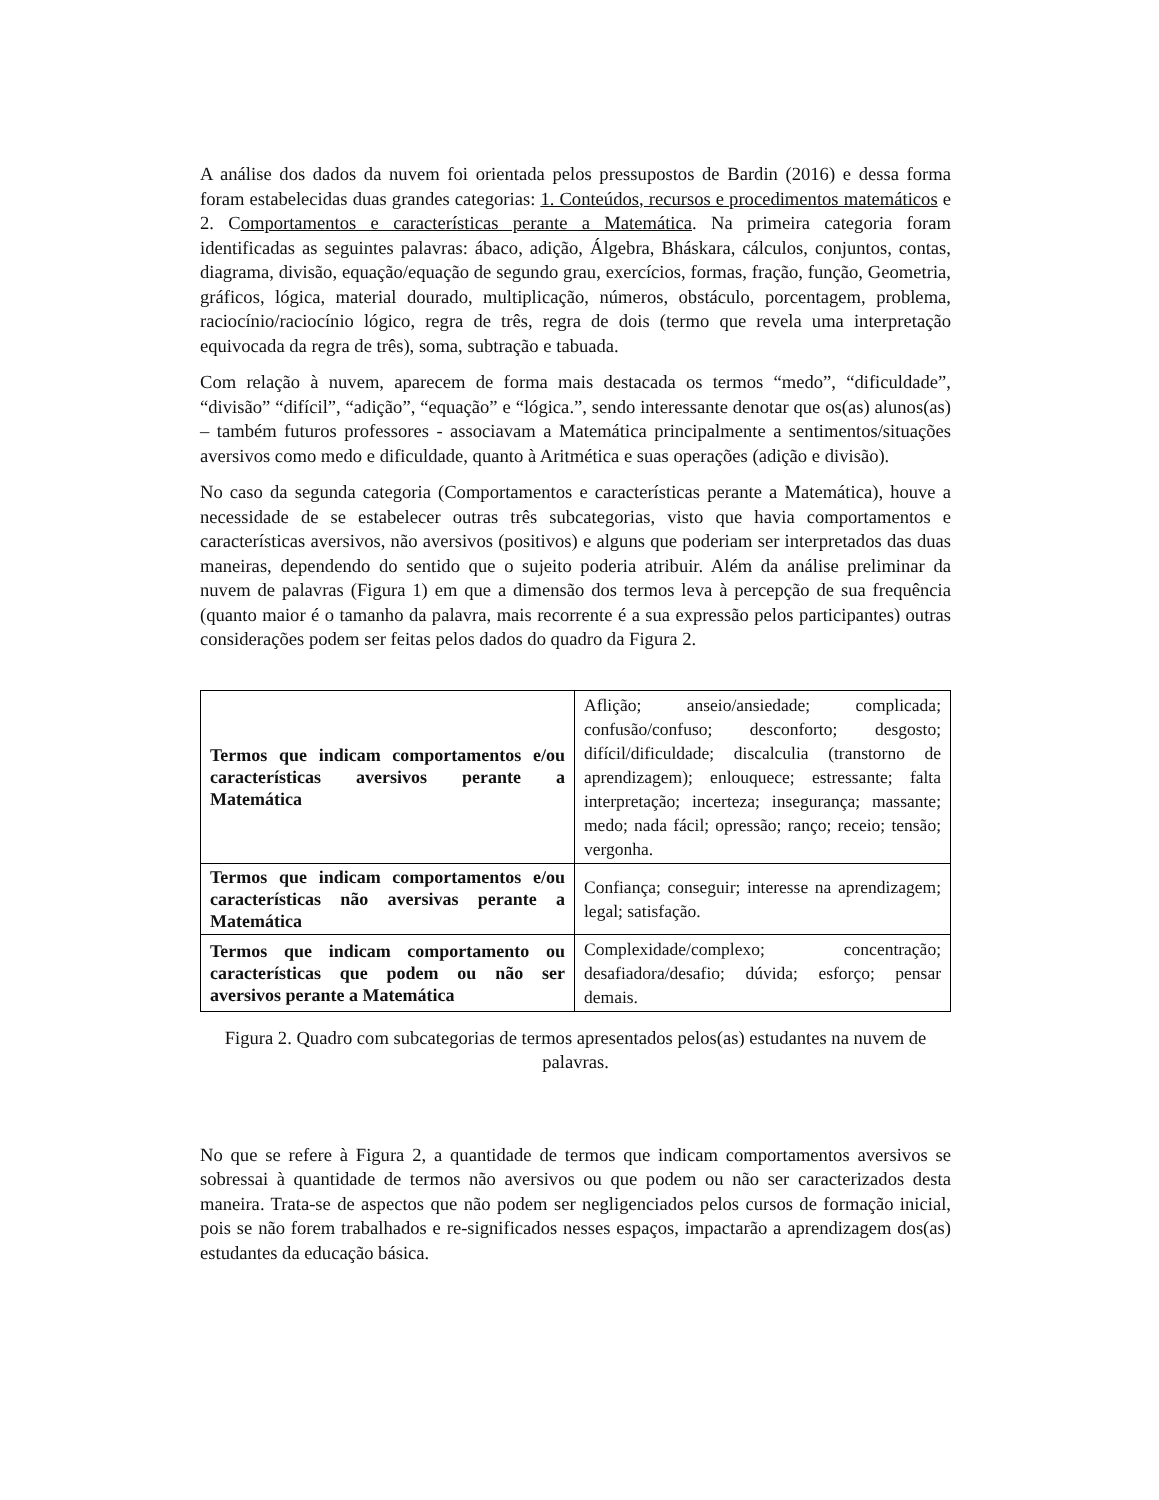A análise dos dados da nuvem foi orientada pelos pressupostos de Bardin (2016) e dessa forma foram estabelecidas duas grandes categorias: 1. Conteúdos, recursos e procedimentos matemáticos e 2. Comportamentos e características perante a Matemática. Na primeira categoria foram identificadas as seguintes palavras: ábaco, adição, Álgebra, Bháskara, cálculos, conjuntos, contas, diagrama, divisão, equação/equação de segundo grau, exercícios, formas, fração, função, Geometria, gráficos, lógica, material dourado, multiplicação, números, obstáculo, porcentagem, problema, raciocínio/raciocínio lógico, regra de três, regra de dois (termo que revela uma interpretação equivocada da regra de três), soma, subtração e tabuada.
Com relação à nuvem, aparecem de forma mais destacada os termos “medo”, “dificuldade”, “divisão” “difícil”, “adição”, “equação” e “lógica.”, sendo interessante denotar que os(as) alunos(as) – também futuros professores - associavam a Matemática principalmente a sentimentos/situações aversivos como medo e dificuldade, quanto à Aritmética e suas operações (adição e divisão).
No caso da segunda categoria (Comportamentos e características perante a Matemática), houve a necessidade de se estabelecer outras três subcategorias, visto que havia comportamentos e características aversivos, não aversivos (positivos) e alguns que poderiam ser interpretados das duas maneiras, dependendo do sentido que o sujeito poderia atribuir. Além da análise preliminar da nuvem de palavras (Figura 1) em que a dimensão dos termos leva à percepção de sua frequência (quanto maior é o tamanho da palavra, mais recorrente é a sua expressão pelos participantes) outras considerações podem ser feitas pelos dados do quadro da Figura 2.
| Termos que indicam comportamentos e/ou características aversivos perante a Matemática | Aflição; anseio/ansiedade; complicada; confusão/confuso; desconforto; desgosto; difícil/dificuldade; discalculia (transtorno de aprendizagem); enlouquece; estressante; falta interpretação; incerteza; insegurança; massante; medo; nada fácil; opressão; ranço; receio; tensão; vergonha. |
| Termos que indicam comportamentos e/ou características não aversivas perante a Matemática | Confiança; conseguir; interesse na aprendizagem; legal; satisfação. |
| Termos que indicam comportamento ou características que podem ou não ser aversivos perante a Matemática | Complexidade/complexo; concentração; desafiadora/desafio; dúvida; esforço; pensar demais. |
Figura 2. Quadro com subcategorias de termos apresentados pelos(as) estudantes na nuvem de palavras.
No que se refere à Figura 2, a quantidade de termos que indicam comportamentos aversivos se sobressai à quantidade de termos não aversivos ou que podem ou não ser caracterizados desta maneira. Trata-se de aspectos que não podem ser negligenciados pelos cursos de formação inicial, pois se não forem trabalhados e re-significados nesses espaços, impactarão a aprendizagem dos(as) estudantes da educação básica.